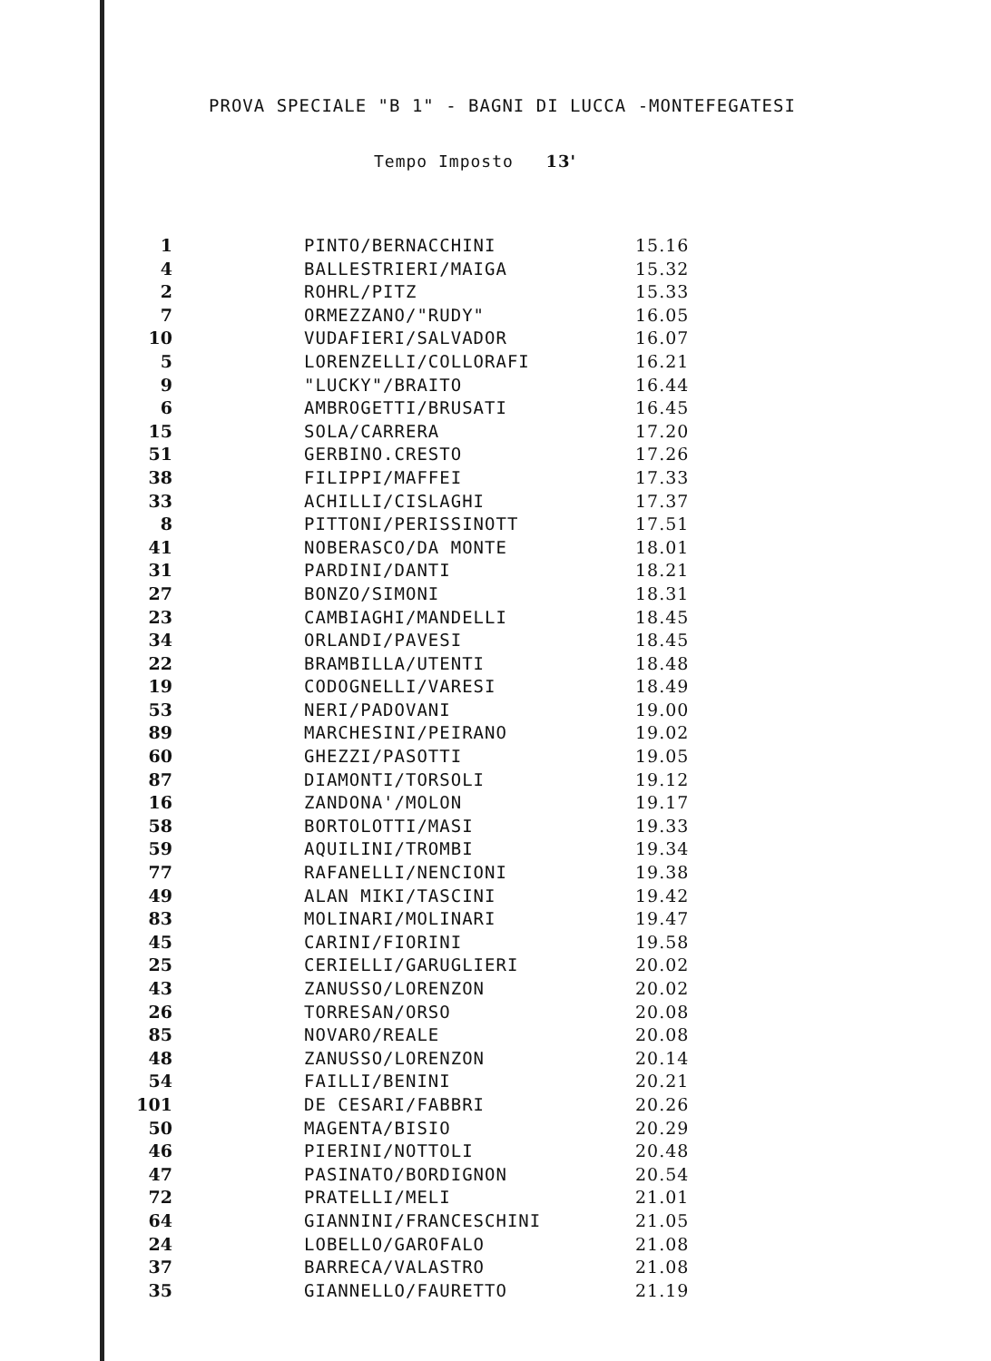PROVA SPECIALE "B 1" - BAGNI DI LUCCA -MONTEFEGATESI
Tempo Imposto 13'
| 1 | PINTO/BERNACCHINI | 15.16 |
| 4 | BALLESTRIERI/MAIGA | 15.32 |
| 2 | ROHRL/PITZ | 15.33 |
| 7 | ORMEZZANO/"RUDY" | 16.05 |
| 10 | VUDAFIERI/SALVADOR | 16.07 |
| 5 | LORENZELLI/COLLORAFI | 16.21 |
| 9 | "LUCKY"/BRAITO | 16.44 |
| 6 | AMBROGETTI/BRUSATI | 16.45 |
| 15 | SOLA/CARRERA | 17.20 |
| 51 | GERBINO.CRESTO | 17.26 |
| 38 | FILIPPI/MAFFEI | 17.33 |
| 33 | ACHILLI/CISLAGHI | 17.37 |
| 8 | PITTONI/PERISSINOTT | 17.51 |
| 41 | NOBERASCO/DA MONTE | 18.01 |
| 31 | PARDINI/DANTI | 18.21 |
| 27 | BONZO/SIMONI | 18.31 |
| 23 | CAMBIAGHI/MANDELLI | 18.45 |
| 34 | ORLANDI/PAVESI | 18.45 |
| 22 | BRAMBILLA/UTENTI | 18.48 |
| 19 | CODOGNELLI/VARESI | 18.49 |
| 53 | NERI/PADOVANI | 19.00 |
| 89 | MARCHESINI/PEIRANO | 19.02 |
| 60 | GHEZZI/PASOTTI | 19.05 |
| 87 | DIAMONTI/TORSOLI | 19.12 |
| 16 | ZANDONA'/MOLON | 19.17 |
| 58 | BORTOLOTTI/MASI | 19.33 |
| 59 | AQUILINI/TROMBI | 19.34 |
| 77 | RAFANELLI/NENCIONI | 19.38 |
| 49 | ALAN MIKI/TASCINI | 19.42 |
| 83 | MOLINARI/MOLINARI | 19.47 |
| 45 | CARINI/FIORINI | 19.58 |
| 25 | CERIELLI/GARUGLIERI | 20.02 |
| 43 | ZANUSSO/LORENZON | 20.02 |
| 26 | TORRESAN/ORSO | 20.08 |
| 85 | NOVARO/REALE | 20.08 |
| 48 | ZANUSSO/LORENZON | 20.14 |
| 54 | FAILLI/BENINI | 20.21 |
| 101 | DE CESARI/FABBRI | 20.26 |
| 50 | MAGENTA/BISIO | 20.29 |
| 46 | PIERINI/NOTTOLI | 20.48 |
| 47 | PASINATO/BORDIGNON | 20.54 |
| 72 | PRATELLI/MELI | 21.01 |
| 64 | GIANNINI/FRANCESCHINI | 21.05 |
| 24 | LOBELLO/GAROFALO | 21.08 |
| 37 | BARRECA/VALASTRO | 21.08 |
| 35 | GIANNELLO/FAURETTO | 21.19 |